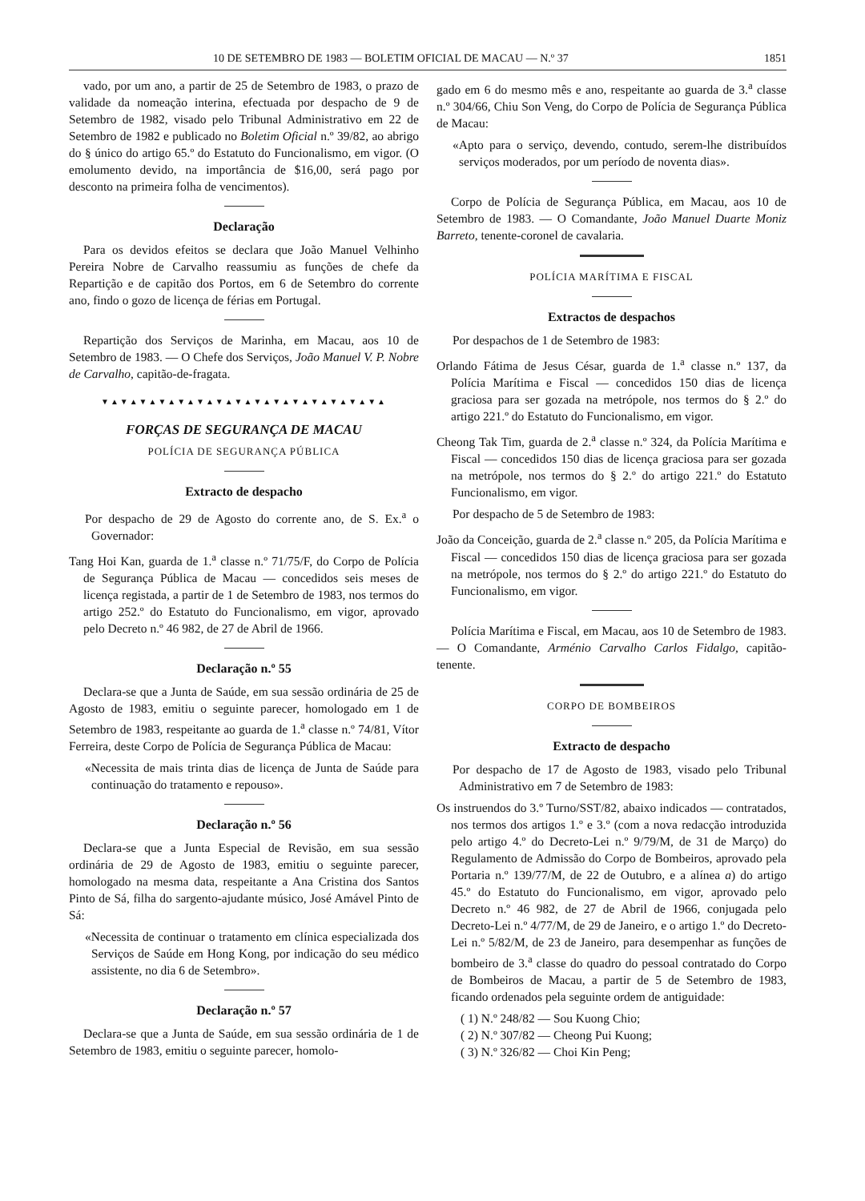10 DE SETEMBRO DE 1983 — BOLETIM OFICIAL DE MACAU — N.º 37 1851
vado, por um ano, a partir de 25 de Setembro de 1983, o prazo de validade da nomeação interina, efectuada por despacho de 9 de Setembro de 1982, visado pelo Tribunal Administrativo em 22 de Setembro de 1982 e publicado no Boletim Oficial n.º 39/82, ao abrigo do § único do artigo 65.º do Estatuto do Funcionalismo, em vigor. (O emolumento devido, na importância de $16,00, será pago por desconto na primeira folha de vencimentos).
Declaração
Para os devidos efeitos se declara que João Manuel Velhinho Pereira Nobre de Carvalho reassumiu as funções de chefe da Repartição e de capitão dos Portos, em 6 de Setembro do corrente ano, findo o gozo de licença de férias em Portugal.
Repartição dos Serviços de Marinha, em Macau, aos 10 de Setembro de 1983. — O Chefe dos Serviços, João Manuel V. P. Nobre de Carvalho, capitão-de-fragata.
▼▲▼▲▼▲▼▲▼▲▼▲▼▲▼▲▼▲▼▲▼▲▼▲▼▲▼▲▼▲
FORÇAS DE SEGURANÇA DE MACAU
POLÍCIA DE SEGURANÇA PÚBLICA
Extracto de despacho
Por despacho de 29 de Agosto do corrente ano, de S. Ex.<sup>a</sup> o Governador:
Tang Hoi Kan, guarda de 1.<sup>a</sup> classe n.º 71/75/F, do Corpo de Polícia de Segurança Pública de Macau — concedidos seis meses de licença registada, a partir de 1 de Setembro de 1983, nos termos do artigo 252.º do Estatuto do Funcionalismo, em vigor, aprovado pelo Decreto n.º 46 982, de 27 de Abril de 1966.
Declaração n.º 55
Declara-se que a Junta de Saúde, em sua sessão ordinária de 25 de Agosto de 1983, emitiu o seguinte parecer, homologado em 1 de Setembro de 1983, respeitante ao guarda de 1.<sup>a</sup> classe n.º 74/81, Vítor Ferreira, deste Corpo de Polícia de Segurança Pública de Macau:
«Necessita de mais trinta dias de licença de Junta de Saúde para continuação do tratamento e repouso».
Declaração n.º 56
Declara-se que a Junta Especial de Revisão, em sua sessão ordinária de 29 de Agosto de 1983, emitiu o seguinte parecer, homologado na mesma data, respeitante a Ana Cristina dos Santos Pinto de Sá, filha do sargento-ajudante músico, José Amável Pinto de Sá:
«Necessita de continuar o tratamento em clínica especializada dos Serviços de Saúde em Hong Kong, por indicação do seu médico assistente, no dia 6 de Setembro».
Declaração n.º 57
Declara-se que a Junta de Saúde, em sua sessão ordinária de 1 de Setembro de 1983, emitiu o seguinte parecer, homolo-
gado em 6 do mesmo mês e ano, respeitante ao guarda de 3.<sup>a</sup> classe n.º 304/66, Chiu Son Veng, do Corpo de Polícia de Segurança Pública de Macau:
«Apto para o serviço, devendo, contudo, serem-lhe distribuídos serviços moderados, por um período de noventa dias».
Corpo de Polícia de Segurança Pública, em Macau, aos 10 de Setembro de 1983. — O Comandante, João Manuel Duarte Moniz Barreto, tenente-coronel de cavalaria.
POLÍCIA MARÍTIMA E FISCAL
Extractos de despachos
Por despachos de 1 de Setembro de 1983:
Orlando Fátima de Jesus César, guarda de 1.<sup>a</sup> classe n.º 137, da Polícia Marítima e Fiscal — concedidos 150 dias de licença graciosa para ser gozada na metrópole, nos termos do § 2.º do artigo 221.º do Estatuto do Funcionalismo, em vigor.
Cheong Tak Tim, guarda de 2.<sup>a</sup> classe n.º 324, da Polícia Marítima e Fiscal — concedidos 150 dias de licença graciosa para ser gozada na metrópole, nos termos do § 2.º do artigo 221.º do Estatuto Funcionalismo, em vigor.
Por despacho de 5 de Setembro de 1983:
João da Conceição, guarda de 2.<sup>a</sup> classe n.º 205, da Polícia Marítima e Fiscal — concedidos 150 dias de licença graciosa para ser gozada na metrópole, nos termos do § 2.º do artigo 221.º do Estatuto do Funcionalismo, em vigor.
Polícia Marítima e Fiscal, em Macau, aos 10 de Setembro de 1983. — O Comandante, Arménio Carvalho Carlos Fidalgo, capitão-tenente.
CORPO DE BOMBEIROS
Extracto de despacho
Por despacho de 17 de Agosto de 1983, visado pelo Tribunal Administrativo em 7 de Setembro de 1983:
Os instruendos do 3.º Turno/SST/82, abaixo indicados — contratados, nos termos dos artigos 1.º e 3.º (com a nova redacção introduzida pelo artigo 4.º do Decreto-Lei n.º 9/79/M, de 31 de Março) do Regulamento de Admissão do Corpo de Bombeiros, aprovado pela Portaria n.º 139/77/M, de 22 de Outubro, e a alínea a) do artigo 45.º do Estatuto do Funcionalismo, em vigor, aprovado pelo Decreto n.º 46 982, de 27 de Abril de 1966, conjugada pelo Decreto-Lei n.º 4/77/M, de 29 de Janeiro, e o artigo 1.º do Decreto-Lei n.º 5/82/M, de 23 de Janeiro, para desempenhar as funções de bombeiro de 3.<sup>a</sup> classe do quadro do pessoal contratado do Corpo de Bombeiros de Macau, a partir de 5 de Setembro de 1983, ficando ordenados pela seguinte ordem de antiguidade:
( 1) N.º 248/82 — Sou Kuong Chio;
( 2) N.º 307/82 — Cheong Pui Kuong;
( 3) N.º 326/82 — Choi Kin Peng;